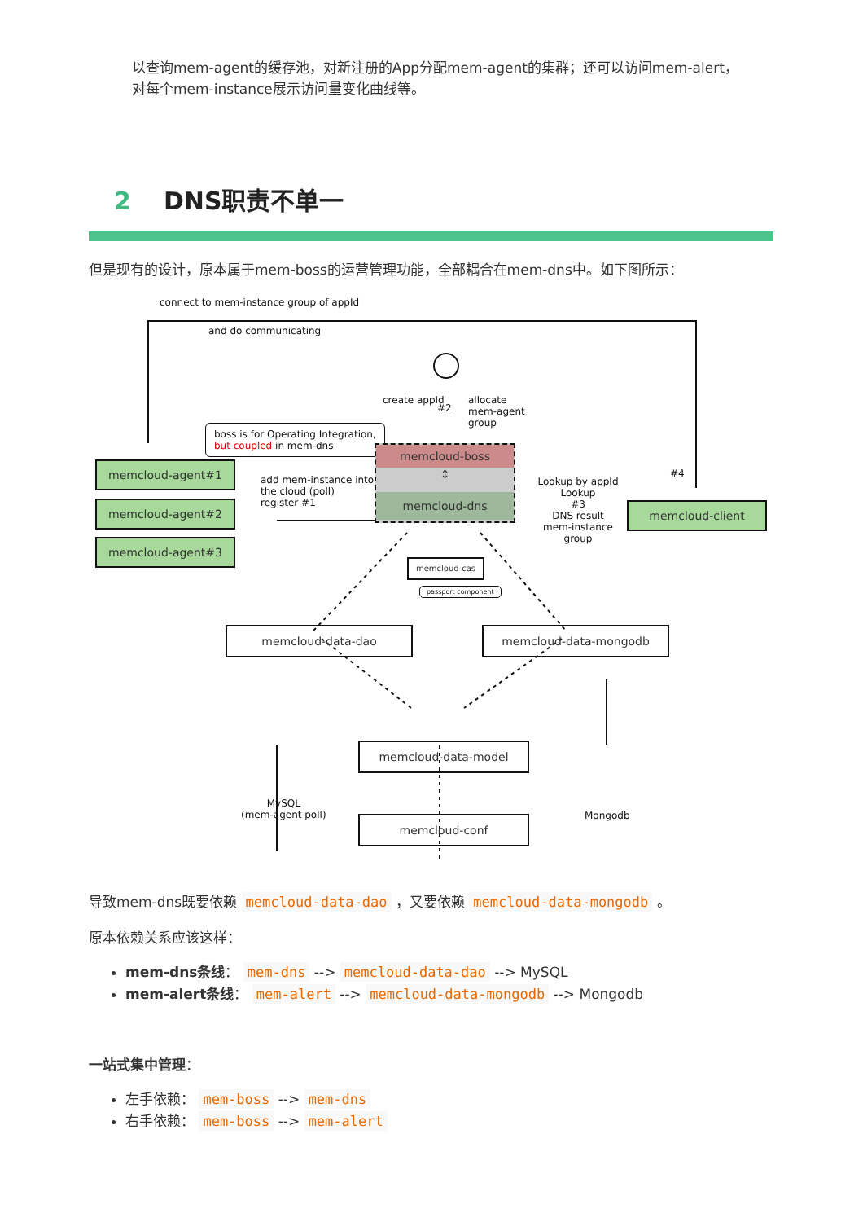以查询mem-agent的缓存池，对新注册的App分配mem-agent的集群；还可以访问mem-alert，对每个mem-instance展示访问量变化曲线等。
2 DNS职责不单一
但是现有的设计，原本属于mem-boss的运营管理功能，全部耦合在mem-dns中。如下图所示：
connect to mem-instance group of appId
and do communicating
create appId
#2
allocate mem-agent group
boss is for Operating Integration,
but coupled in mem-dns
memcloud-agent#1
memcloud-agent#2
memcloud-agent#3
add mem-instance into the cloud (poll) register #1
memcloud-boss
↕
memcloud-dns
Lookup by appId
Lookup
#3
DNS result
mem-instance group
#4
memcloud-client
memcloud-cas
passport component
memcloud-data-dao memcloud-data-mongodb
memcloud-data-model
memcloud-conf
MySQL
(mem-agent poll)
Mongodb
导致mem-dns既要依赖 memcloud-data-dao ，又要依赖 memcloud-data-mongodb 。
原本依赖关系应该这样：
mem-dns条线： mem-dns --> memcloud-data-dao --> MySQL
mem-alert条线： mem-alert --> memcloud-data-mongodb --> Mongodb
一站式集中管理：
左手依赖： mem-boss --> mem-dns
右手依赖： mem-boss --> mem-alert